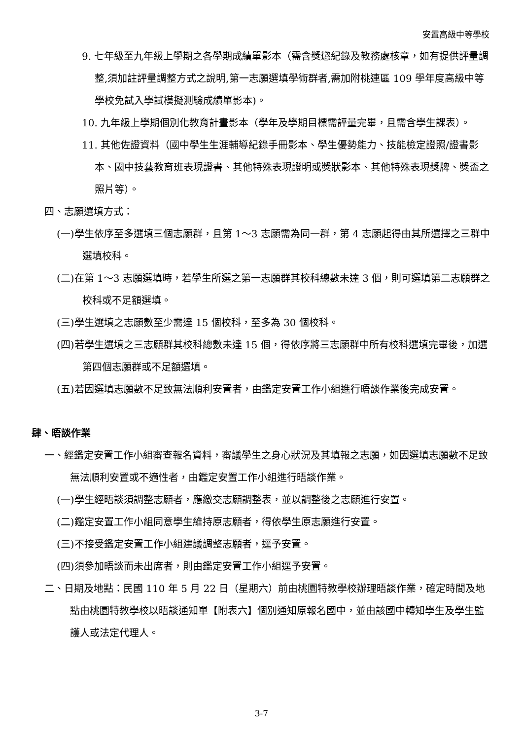安置高級中等學校
9. 七年級至九年級上學期之各學期成績單影本（需含獎懲紀錄及教務處核章，如有提供評量調整,須加註評量調整方式之說明,第一志願選填學術群者,需加附桃連區 109 學年度高級中等學校免試入學試模擬測驗成績單影本)。
10. 九年級上學期個別化教育計畫影本（學年及學期目標需評量完畢，且需含學生課表）。
11. 其他佐證資料（國中學生生涯輔導紀錄手冊影本、學生優勢能力、技能檢定證照/證書影本、國中技藝教育班表現證書、其他特殊表現證明或獎狀影本、其他特殊表現獎牌、獎盃之照片等）。
四、志願選填方式：
(一)學生依序至多選填三個志願群，且第 1～3 志願需為同一群，第 4 志願起得由其所選擇之三群中選填校科。
(二)在第 1～3 志願選填時，若學生所選之第一志願群其校科總數未達 3 個，則可選填第二志願群之校科或不足額選填。
(三)學生選填之志願數至少需達 15 個校科，至多為 30 個校科。
(四)若學生選填之三志願群其校科總數未達 15 個，得依序將三志願群中所有校科選填完畢後，加選第四個志願群或不足額選填。
(五)若因選填志願數不足致無法順利安置者，由鑑定安置工作小組進行晤談作業後完成安置。
肆、晤談作業
一、經鑑定安置工作小組審查報名資料，審議學生之身心狀況及其填報之志願，如因選填志願數不足致無法順利安置或不適性者，由鑑定安置工作小組進行晤談作業。
(一)學生經晤談須調整志願者，應繳交志願調整表，並以調整後之志願進行安置。
(二)鑑定安置工作小組同意學生維持原志願者，得依學生原志願進行安置。
(三)不接受鑑定安置工作小組建議調整志願者，逕予安置。
(四)須參加晤談而未出席者，則由鑑定安置工作小組逕予安置。
二、日期及地點：民國 110 年 5 月 22 日（星期六）前由桃園特教學校辦理晤談作業，確定時間及地點由桃園特教學校以晤談通知單【附表六】個別通知原報名國中，並由該國中轉知學生及學生監護人或法定代理人。
3-7